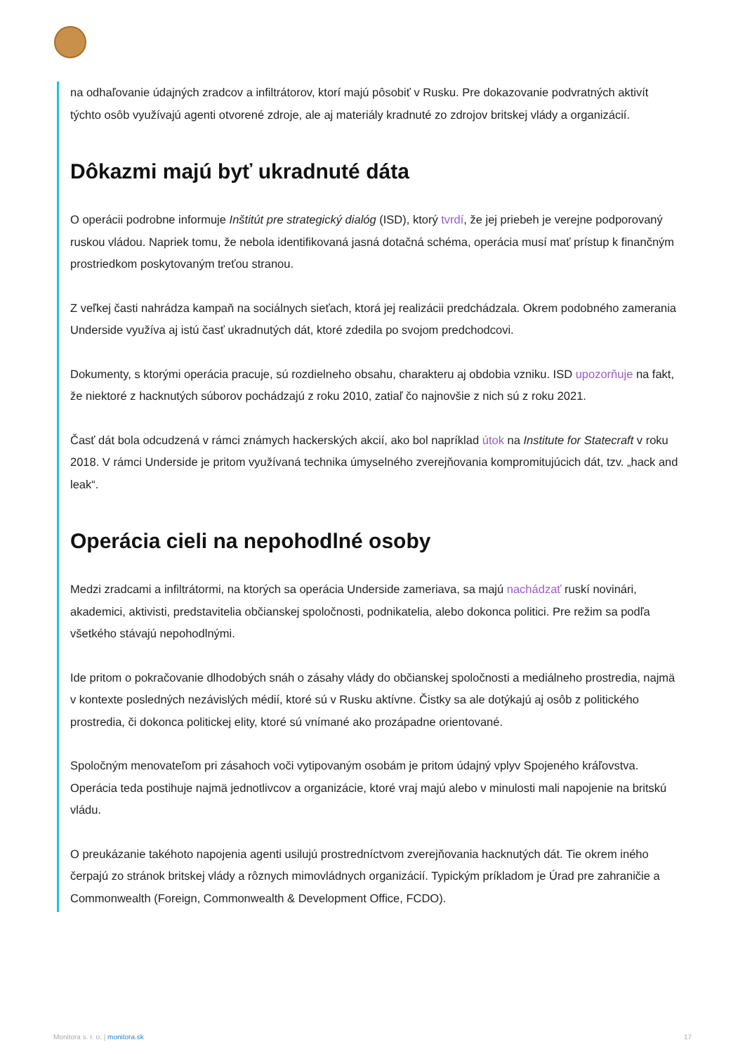na odhaľovanie údajných zradcov a infiltrátorov, ktorí majú pôsobiť v Rusku. Pre dokazovanie podvratných aktivít týchto osôb využívajú agenti otvorené zdroje, ale aj materiály kradnuté zo zdrojov britskej vlády a organizácií.
Dôkazmi majú byť ukradnuté dáta
O operácii podrobne informuje Inštitút pre strategický dialóg (ISD), ktorý tvrdí, že jej priebeh je verejne podporovaný ruskou vládou. Napriek tomu, že nebola identifikovaná jasná dotačná schéma, operácia musí mať prístup k finančným prostriedkom poskytovaným treťou stranou.
Z veľkej časti nahrádza kampaň na sociálnych sieťach, ktorá jej realizácii predchádzala. Okrem podobného zamerania Underside využíva aj istú časť ukradnutých dát, ktoré zdedila po svojom predchodcovi.
Dokumenty, s ktorými operácia pracuje, sú rozdielneho obsahu, charakteru aj obdobia vzniku. ISD upozorňuje na fakt, že niektoré z hacknutých súborov pochádzajú z roku 2010, zatiaľ čo najnovšie z nich sú z roku 2021.
Časť dát bola odcudzená v rámci známych hackerských akcií, ako bol napríklad útok na Institute for Statecraft v roku 2018. V rámci Underside je pritom využívaná technika úmyselného zverejňovania kompromitujúcich dát, tzv. „hack and leak“.
Operácia cieli na nepohodlné osoby
Medzi zradcami a infiltrátormi, na ktorých sa operácia Underside zameriava, sa majú nachádzať ruskí novinári, akademici, aktivisti, predstavitelia občianskej spoločnosti, podnikatelia, alebo dokonca politici. Pre režim sa podľa všetkého stávajú nepohodlnými.
Ide pritom o pokračovanie dlhodobých snáh o zásahy vlády do občianskej spoločnosti a mediálneho prostredia, najmä v kontexte posledných nezávislých médií, ktoré sú v Rusku aktívne. Čistky sa ale dotýkajú aj osôb z politického prostredia, či dokonca politickej elity, ktoré sú vnímané ako prozápadne orientované.
Spoločným menovateľom pri zásahoch voči vytipovaným osobám je pritom údajný vplyv Spojeného kráľovstva. Operácia teda postihuje najmä jednotlivcov a organizácie, ktoré vraj majú alebo v minulosti mali napojenie na britskú vládu.
O preukázanie takéhoto napojenia agenti usilujú prostredníctvom zverejňovania hacknutých dát. Tie okrem iného čerpajú zo stránok britskej vlády a rôznych mimovládnych organizácií. Typickým príkladom je Úrad pre zahraničie a Commonwealth (Foreign, Commonwealth & Development Office, FCDO).
Monitora s. r. o. | monitora.sk 17